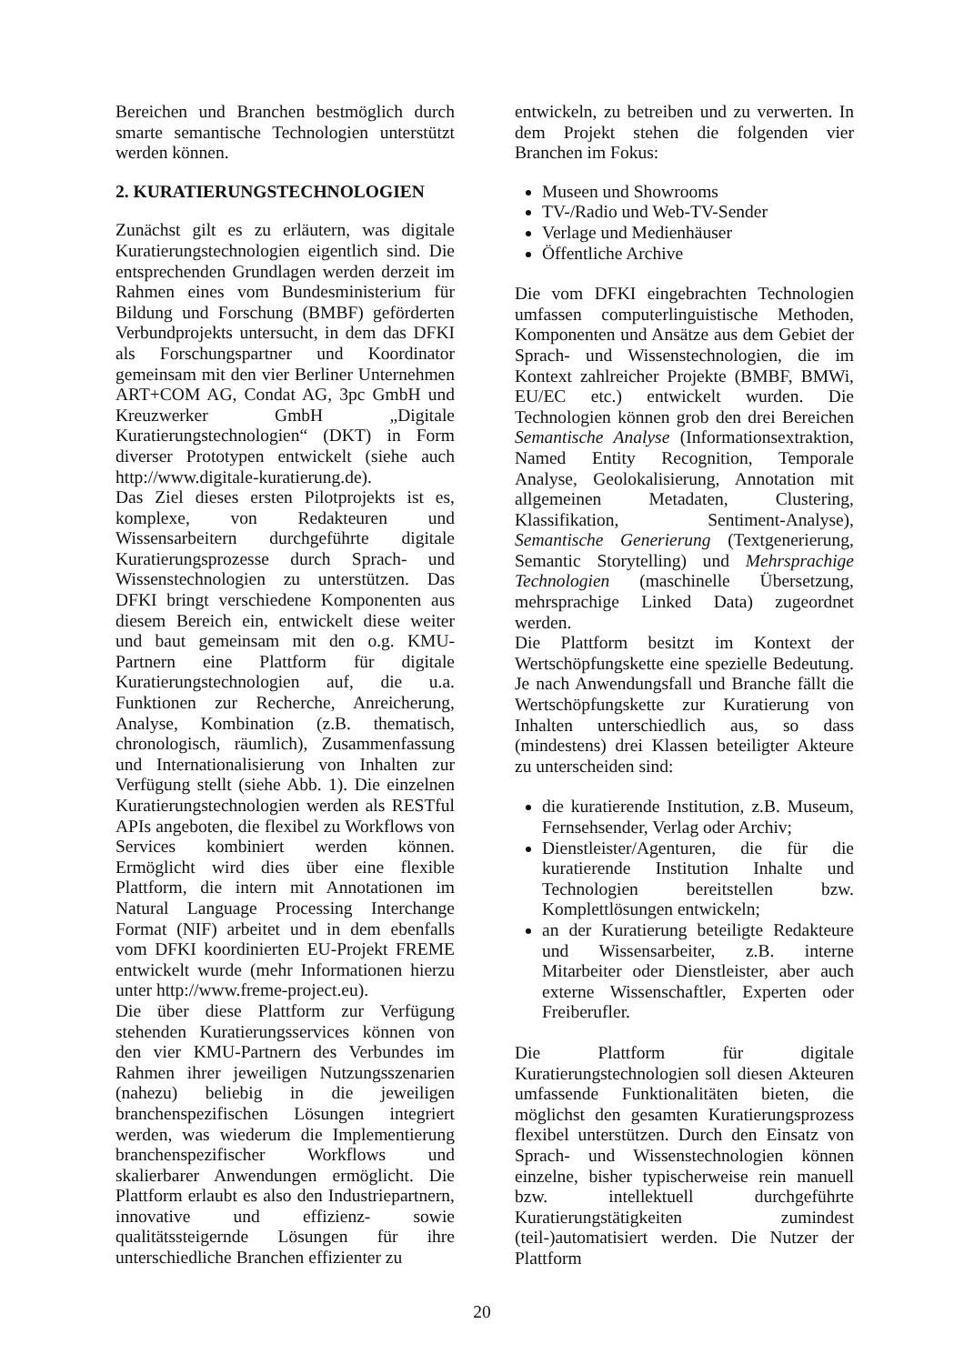Bereichen und Branchen bestmöglich durch smarte semantische Technologien unterstützt werden können.
2. KURATIERUNGSTECHNOLOGIEN
Zunächst gilt es zu erläutern, was digitale Kuratierungstechnologien eigentlich sind. Die entsprechenden Grundlagen werden derzeit im Rahmen eines vom Bundesministerium für Bildung und Forschung (BMBF) geförderten Verbundprojekts untersucht, in dem das DFKI als Forschungspartner und Koordinator gemeinsam mit den vier Berliner Unternehmen ART+COM AG, Condat AG, 3pc GmbH und Kreuzwerker GmbH „Digitale Kuratierungstechnologien“ (DKT) in Form diverser Prototypen entwickelt (siehe auch http://www.digitale-kuratierung.de).
Das Ziel dieses ersten Pilotprojekts ist es, komplexe, von Redakteuren und Wissensarbeitern durchgeführte digitale Kuratierungsprozesse durch Sprach- und Wissenstechnologien zu unterstützen. Das DFKI bringt verschiedene Komponenten aus diesem Bereich ein, entwickelt diese weiter und baut gemeinsam mit den o.g. KMU-Partnern eine Plattform für digitale Kuratierungstechnologien auf, die u.a. Funktionen zur Recherche, Anreicherung, Analyse, Kombination (z.B. thematisch, chronologisch, räumlich), Zusammenfassung und Internationalisierung von Inhalten zur Verfügung stellt (siehe Abb. 1). Die einzelnen Kuratierungstechnologien werden als RESTful APIs angeboten, die flexibel zu Workflows von Services kombiniert werden können. Ermöglicht wird dies über eine flexible Plattform, die intern mit Annotationen im Natural Language Processing Interchange Format (NIF) arbeitet und in dem ebenfalls vom DFKI koordinierten EU-Projekt FREME entwickelt wurde (mehr Informationen hierzu unter http://www.freme-project.eu).
Die über diese Plattform zur Verfügung stehenden Kuratierungsservices können von den vier KMU-Partnern des Verbundes im Rahmen ihrer jeweiligen Nutzungsszenarien (nahezu) beliebig in die jeweiligen branchenspezifischen Lösungen integriert werden, was wiederum die Implementierung branchenspezifischer Workflows und skalierbarer Anwendungen ermöglicht. Die Plattform erlaubt es also den Industriepartnern, innovative und effizienz- sowie qualitätssteigernde Lösungen für ihre unterschiedliche Branchen effizienter zu
entwickeln, zu betreiben und zu verwerten. In dem Projekt stehen die folgenden vier Branchen im Fokus:
Museen und Showrooms
TV-/Radio und Web-TV-Sender
Verlage und Medienhäuser
Öffentliche Archive
Die vom DFKI eingebrachten Technologien umfassen computerlinguistische Methoden, Komponenten und Ansätze aus dem Gebiet der Sprach- und Wissenstechnologien, die im Kontext zahlreicher Projekte (BMBF, BMWi, EU/EC etc.) entwickelt wurden. Die Technologien können grob den drei Bereichen Semantische Analyse (Informationsextraktion, Named Entity Recognition, Temporale Analyse, Geolokalisierung, Annotation mit allgemeinen Metadaten, Clustering, Klassifikation, Sentiment-Analyse), Semantische Generierung (Textgenerierung, Semantic Storytelling) und Mehrsprachige Technologien (maschinelle Übersetzung, mehrsprachige Linked Data) zugeordnet werden.
Die Plattform besitzt im Kontext der Wertschöpfungskette eine spezielle Bedeutung. Je nach Anwendungsfall und Branche fällt die Wertschöpfungskette zur Kuratierung von Inhalten unterschiedlich aus, so dass (mindestens) drei Klassen beteiligter Akteure zu unterscheiden sind:
die kuratierende Institution, z.B. Museum, Fernsehsender, Verlag oder Archiv;
Dienstleister/Agenturen, die für die kuratierende Institution Inhalte und Technologien bereitstellen bzw. Komplettlösungen entwickeln;
an der Kuratierung beteiligte Redakteure und Wissensarbeiter, z.B. interne Mitarbeiter oder Dienstleister, aber auch externe Wissenschaftler, Experten oder Freiberufler.
Die Plattform für digitale Kuratierungstechnologien soll diesen Akteuren umfassende Funktionalitäten bieten, die möglichst den gesamten Kuratierungsprozess flexibel unterstützen. Durch den Einsatz von Sprach- und Wissenstechnologien können einzelne, bisher typischerweise rein manuell bzw. intellektuell durchgeführte Kuratierungstätigkeiten zumindest (teil-)automatisiert werden. Die Nutzer der Plattform
20